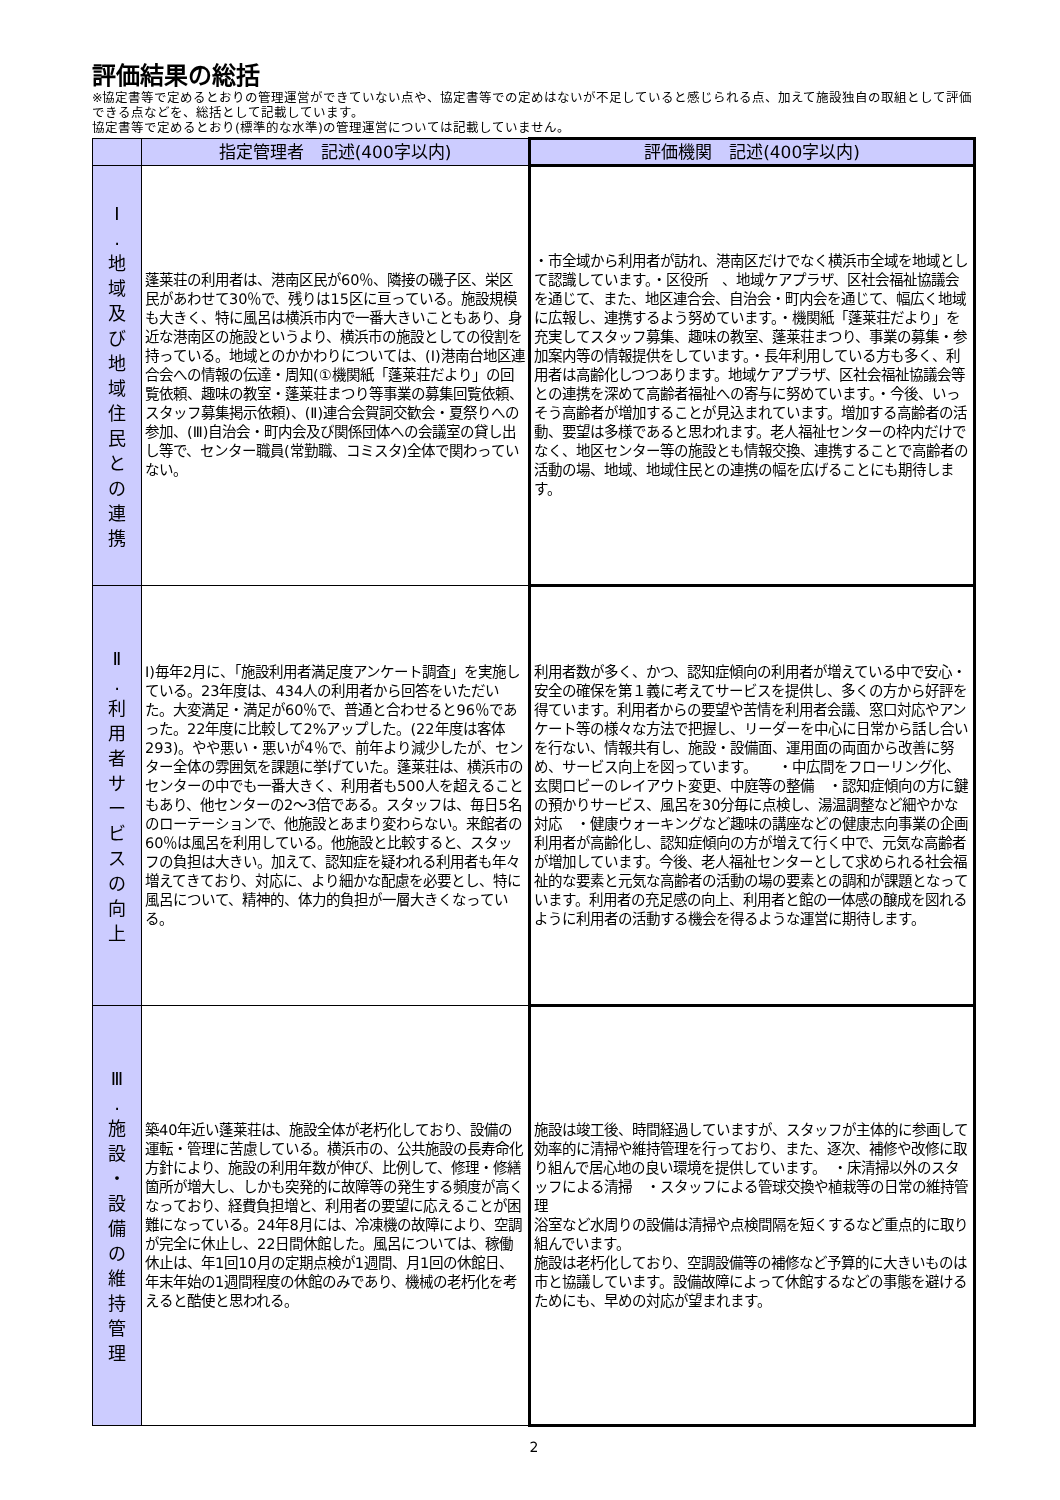評価結果の総括
※協定書等で定めるとおりの管理運営ができていない点や、協定書等での定めはないが不足していると感じられる点、加えて施設独自の取組として評価できる点などを、総括として記載しています。
協定書等で定めるとおり(標準的な水準)の管理運営については記載していません。
| | 指定管理者 記述(400字以内) | 評価機関 記述(400字以内) |
| --- | --- | --- |
| Ⅰ . 地 域 及 び 地 域 住 民 と の 連 携 | 蓬莱荘の利用者は、港南区民が60％、隣接の磯子区、栄区民があわせて30％で、残りは15区に亘っている。施設規模も大きく、特に風呂は横浜市内で一番大きいこともあり、身近な港南区の施設というより、横浜市の施設としての役割を持っている。地域とのかかわりについては、(Ⅰ)港南台地区連合会への情報の伝達・周知(①機関紙「蓬莱荘だより」の回覧依頼、趣味の教室・蓬莱荘まつり等事業の募集回覧依頼、スタッフ募集掲示依頼)、(Ⅱ)連合会賀詞交歓会・夏祭りへの参加、(Ⅲ)自治会・町内会及び関係団体への会議室の貸し出し等で、センター職員(常勤職、コミスタ)全体で関わっていない。 | ・市全域から利用者が訪れ、港南区だけでなく横浜市全域を地域として認識しています。・区役所 、地域ケアプラザ、区社会福祉協議会を通じて、また、地区連合会、自治会・町内会を通じて、幅広く地域に広報し、連携するよう努めています。・機関紙「蓬莱荘だより」を充実してスタッフ募集、趣味の教室、蓬莱荘まつり、事業の募集・参加案内等の情報提供をしています。・長年利用している方も多く、利用者は高齢化しつつあります。地域ケアプラザ、区社会福祉協議会等との連携を深めて高齢者福祉への寄与に努めています。・今後、いっそう高齢者が増加することが見込まれています。増加する高齢者の活動、要望は多様であると思われます。老人福祉センターの枠内だけでなく、地区センター等の施設とも情報交換、連携することで高齢者の活動の場、地域、地域住民との連携の幅を広げることにも期待します。 |
| Ⅱ . 利 用 者 サ ー ビ ス の 向 上 | Ⅰ)毎年2月に、「施設利用者満足度アンケート調査」を実施している。23年度は、434人の利用者から回答をいただいた。大変満足・満足が60％で、普通と合わせると96％であった。22年度に比較して2%アップした。(22年度は客体293)。やや悪い・悪いが4％で、前年より減少したが、センター全体の雰囲気を課題に挙げていた。蓬莱荘は、横浜市のセンターの中でも一番大きく、利用者も500人を超えることもあり、他センターの2～3倍である。スタッフは、毎日5名のローテーションで、他施設とあまり変わらない。来館者の60％は風呂を利用している。他施設と比較すると、スタッフの負担は大きい。加えて、認知症を疑われる利用者も年々増えてきており、対応に、より細かな配慮を必要とし、特に風呂について、精神的、体力的負担が一層大きくなっている。 | 利用者数が多く、かつ、認知症傾向の利用者が増えている中で安心・安全の確保を第１義に考えてサービスを提供し、多くの方から好評を得ています。利用者からの要望や苦情を利用者会議、窓口対応やアンケート等の様々な方法で把握し、リーダーを中心に日常から話し合いを行ない、情報共有し、施設・設備面、運用面の両面から改善に努め、サービス向上を図っています。 ・中広間をフローリング化、玄関ロビーのレイアウト変更、中庭等の整備 ・認知症傾向の方に鍵の預かりサービス、風呂を30分毎に点検し、湯温調整など細やかな対応 ・健康ウォーキングなど趣味の講座などの健康志向事業の企画 利用者が高齢化し、認知症傾向の方が増えて行く中で、元気な高齢者が増加しています。今後、老人福祉センターとして求められる社会福祉的な要素と元気な高齢者の活動の場の要素との調和が課題となっています。利用者の充足感の向上、利用者と館の一体感の醸成を図れるように利用者の活動する機会を得るような運営に期待します。 |
| Ⅲ . 施 設 ・ 設 備 の 維 持 管 理 | 築40年近い蓬莱荘は、施設全体が老朽化しており、設備の運転・管理に苦慮している。横浜市の、公共施設の長寿命化方針により、施設の利用年数が伸び、比例して、修理・修繕箇所が増大し、しかも突発的に故障等の発生する頻度が高くなっており、経費負担増と、利用者の要望に応えることが困難になっている。24年8月には、冷凍機の故障により、空調が完全に休止し、22日間休館した。風呂については、稼働休止は、年1回10月の定期点検が1週間、月1回の休館日、年末年始の1週間程度の休館のみであり、機械の老朽化を考えると酷使と思われる。 | 施設は竣工後、時間経過していますが、スタッフが主体的に参画して効率的に清掃や維持管理を行っており、また、逐次、補修や改修に取り組んで居心地の良い環境を提供しています。 ・床清掃以外のスタッフによる清掃 ・スタッフによる管球交換や植栽等の日常の維持管理 浴室など水周りの設備は清掃や点検間隔を短くするなど重点的に取り組んでいます。 施設は老朽化しており、空調設備等の補修など予算的に大きいものは市と協議しています。設備故障によって休館するなどの事態を避けるためにも、早めの対応が望まれます。 |
2